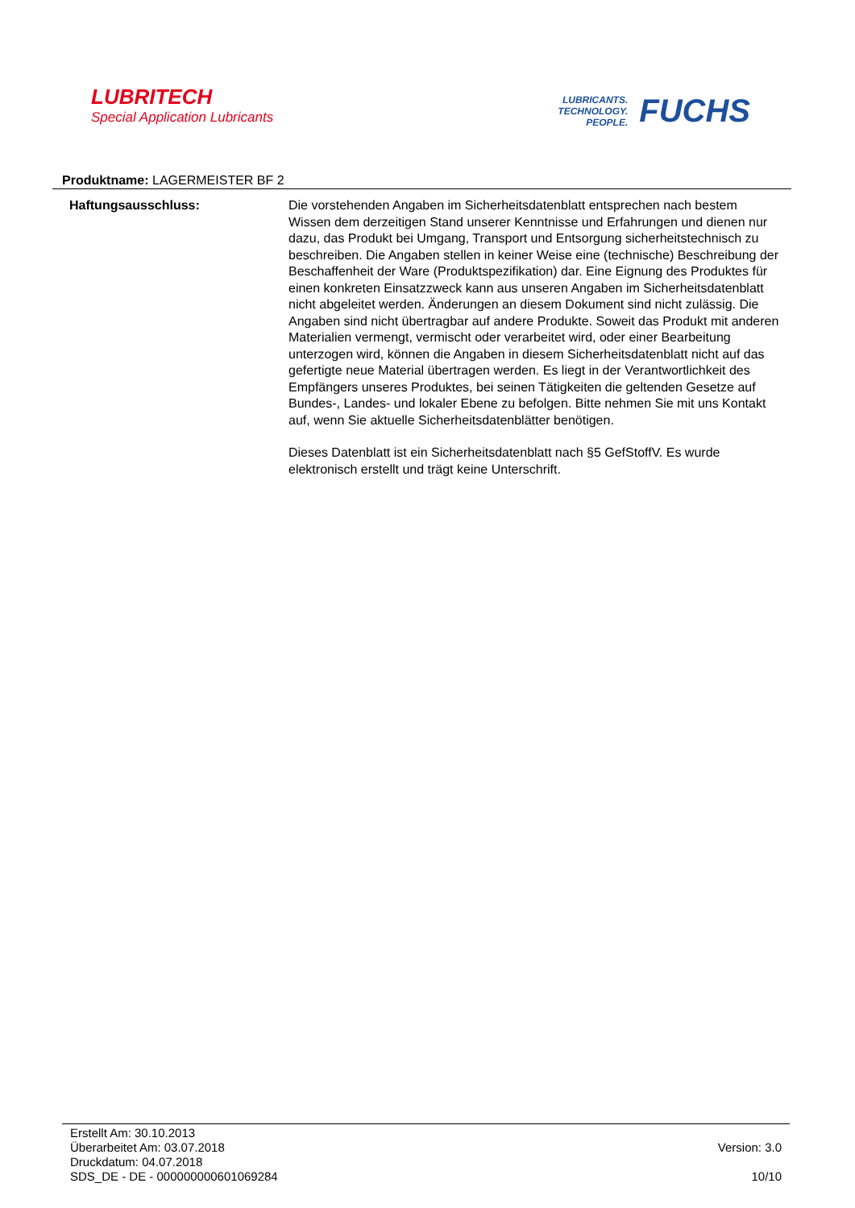LUBRITECH
Special Application Lubricants
LUBRICANTS.
TECHNOLOGY.
PEOPLE.
FUCHS
Produktname: LAGERMEISTER BF 2
Haftungsausschluss: Die vorstehenden Angaben im Sicherheitsdatenblatt entsprechen nach bestem Wissen dem derzeitigen Stand unserer Kenntnisse und Erfahrungen und dienen nur dazu, das Produkt bei Umgang, Transport und Entsorgung sicherheitstechnisch zu beschreiben. Die Angaben stellen in keiner Weise eine (technische) Beschreibung der Beschaffenheit der Ware (Produktspezifikation) dar. Eine Eignung des Produktes für einen konkreten Einsatzzweck kann aus unseren Angaben im Sicherheitsdatenblatt nicht abgeleitet werden. Änderungen an diesem Dokument sind nicht zulässig. Die Angaben sind nicht übertragbar auf andere Produkte. Soweit das Produkt mit anderen Materialien vermengt, vermischt oder verarbeitet wird, oder einer Bearbeitung unterzogen wird, können die Angaben in diesem Sicherheitsdatenblatt nicht auf das gefertigte neue Material übertragen werden. Es liegt in der Verantwortlichkeit des Empfängers unseres Produktes, bei seinen Tätigkeiten die geltenden Gesetze auf Bundes-, Landes- und lokaler Ebene zu befolgen. Bitte nehmen Sie mit uns Kontakt auf, wenn Sie aktuelle Sicherheitsdatenblätter benötigen.
Dieses Datenblatt ist ein Sicherheitsdatenblatt nach §5 GefStoffV. Es wurde elektronisch erstellt und trägt keine Unterschrift.
Erstellt Am: 30.10.2013
Überarbeitet Am: 03.07.2018
Druckdatum: 04.07.2018
SDS_DE - DE - 000000000601069284
Version: 3.0
10/10